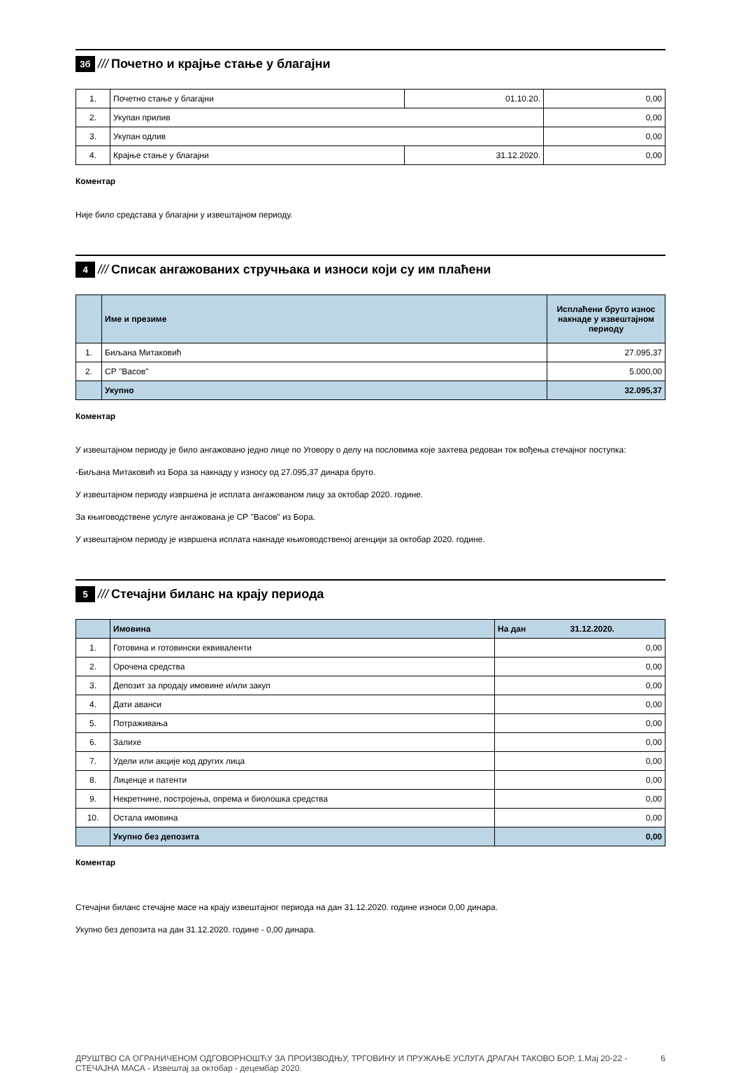3б /// Почетно и крајње стање у благајни
| 1. | Почетно стање у благајни | 01.10.20. | 0,00 |
| 2. | Укупан прилив | | 0,00 |
| 3. | Укупан одлив | | 0,00 |
| 4. | Крајње стање у благајни | 31.12.2020. | 0,00 |
Коментар
Није било средстава у благајни у извештајном периоду.
4 /// Списак ангажованих стручњака и износи који су им плаћени
| | Име и презиме | Исплаћени бруто износ накнаде у извештајном периоду |
| --- | --- | --- |
| 1. | Биљана Митаковић | 27.095,37 |
| 2. | СР "Васов" | 5.000,00 |
| | Укупно | 32.095,37 |
Коментар
У извештајном периоду је било ангажовано једно лице по Уговору о делу на пословима које захтева редован ток вођења стечајног поступка:
-Биљана Митаковић из Бора за накнаду у износу од 27.095,37 динара бруто.
У извештајном периоду извршена је исплата ангажованом лицу за октобар 2020. године.
За књиговодствене услуге ангажована је СР "Васов" из Бора.
У извештајном периоду је извршена исплата накнаде књиговодственој агенцији за октобар 2020. године.
5 /// Стечајни биланс на крају периода
| | Имовина | На дан 31.12.2020. |
| 1. | Готовина и готовински еквиваленти | 0,00 |
| 2. | Орочена средства | 0,00 |
| 3. | Депозит за продају имовине и/или закуп | 0,00 |
| 4. | Дати аванси | 0,00 |
| 5. | Потраживања | 0,00 |
| 6. | Залихе | 0,00 |
| 7. | Удели или акције код других лица | 0,00 |
| 8. | Лиценце и патенти | 0,00 |
| 9. | Некретнине, постројења, опрема и биолошка средства | 0,00 |
| 10. | Остала имовина | 0,00 |
| | Укупно без депозита | 0,00 |
Коментар
Стечајни биланс стечајне масе на крају извештајног периода на дан 31.12.2020. године износи 0,00 динара.
Укупно без депозита на дан 31.12.2020. године - 0,00 динара.
ДРУШТВО СА ОГРАНИЧЕНОМ ОДГОВОРНОШЋУ ЗА ПРОИЗВОДЊУ, ТРГОВИНУ И ПРУЖАЊЕ УСЛУГА ДРАГАН ТАКОВО БОР, 1.Мај 20-22 - СТЕЧАЈНА МАСА - Извештај за октобар - децембар 2020.
6